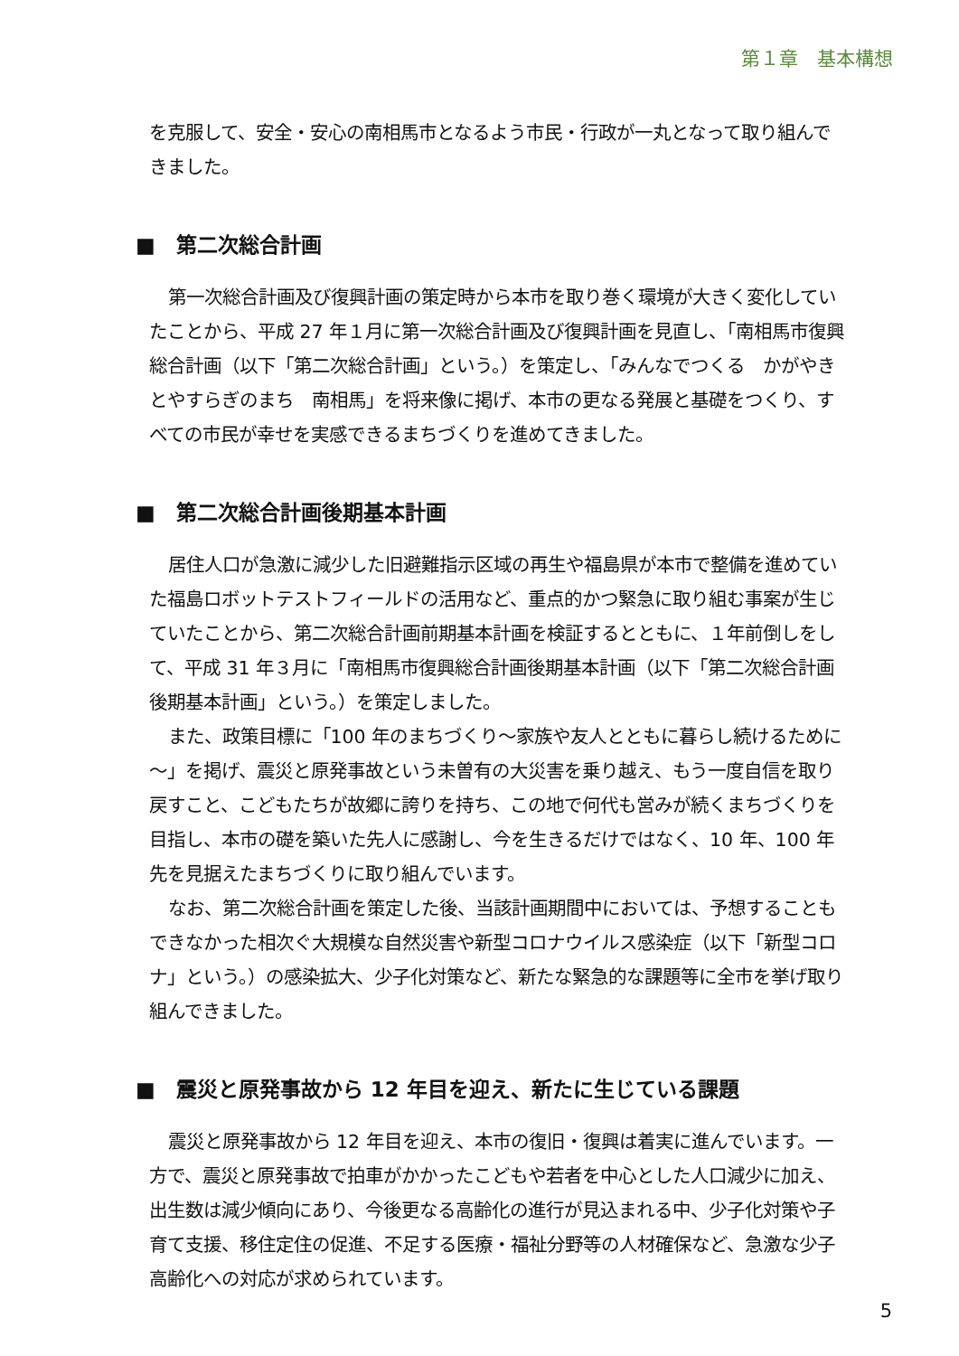第１章　基本構想
を克服して、安全・安心の南相馬市となるよう市民・行政が一丸となって取り組んできました。
■　第二次総合計画
第一次総合計画及び復興計画の策定時から本市を取り巻く環境が大きく変化していたことから、平成 27 年１月に第一次総合計画及び復興計画を見直し、「南相馬市復興総合計画（以下「第二次総合計画」という。）を策定し、「みんなでつくる　かがやきとやすらぎのまち　南相馬」を将来像に掲げ、本市の更なる発展と基礎をつくり、すべての市民が幸せを実感できるまちづくりを進めてきました。
■　第二次総合計画後期基本計画
居住人口が急激に減少した旧避難指示区域の再生や福島県が本市で整備を進めていた福島ロボットテストフィールドの活用など、重点的かつ緊急に取り組む事案が生じていたことから、第二次総合計画前期基本計画を検証するとともに、１年前倒しをして、平成 31 年３月に「南相馬市復興総合計画後期基本計画（以下「第二次総合計画後期基本計画」という。）を策定しました。
また、政策目標に「100 年のまちづくり～家族や友人とともに暮らし続けるために～」を掲げ、震災と原発事故という未曽有の大災害を乗り越え、もう一度自信を取り戻すこと、こどもたちが故郷に誇りを持ち、この地で何代も営みが続くまちづくりを目指し、本市の礎を築いた先人に感謝し、今を生きるだけではなく、10 年、100 年先を見据えたまちづくりに取り組んでいます。
なお、第二次総合計画を策定した後、当該計画期間中においては、予想することもできなかった相次ぐ大規模な自然災害や新型コロナウイルス感染症（以下「新型コロナ」という。）の感染拡大、少子化対策など、新たな緊急的な課題等に全市を挙げ取り組んできました。
■　震災と原発事故から 12 年目を迎え、新たに生じている課題
震災と原発事故から 12 年目を迎え、本市の復旧・復興は着実に進んでいます。一方で、震災と原発事故で拍車がかかったこどもや若者を中心とした人口減少に加え、出生数は減少傾向にあり、今後更なる高齢化の進行が見込まれる中、少子化対策や子育て支援、移住定住の促進、不足する医療・福祉分野等の人材確保など、急激な少子高齢化への対応が求められています。
5